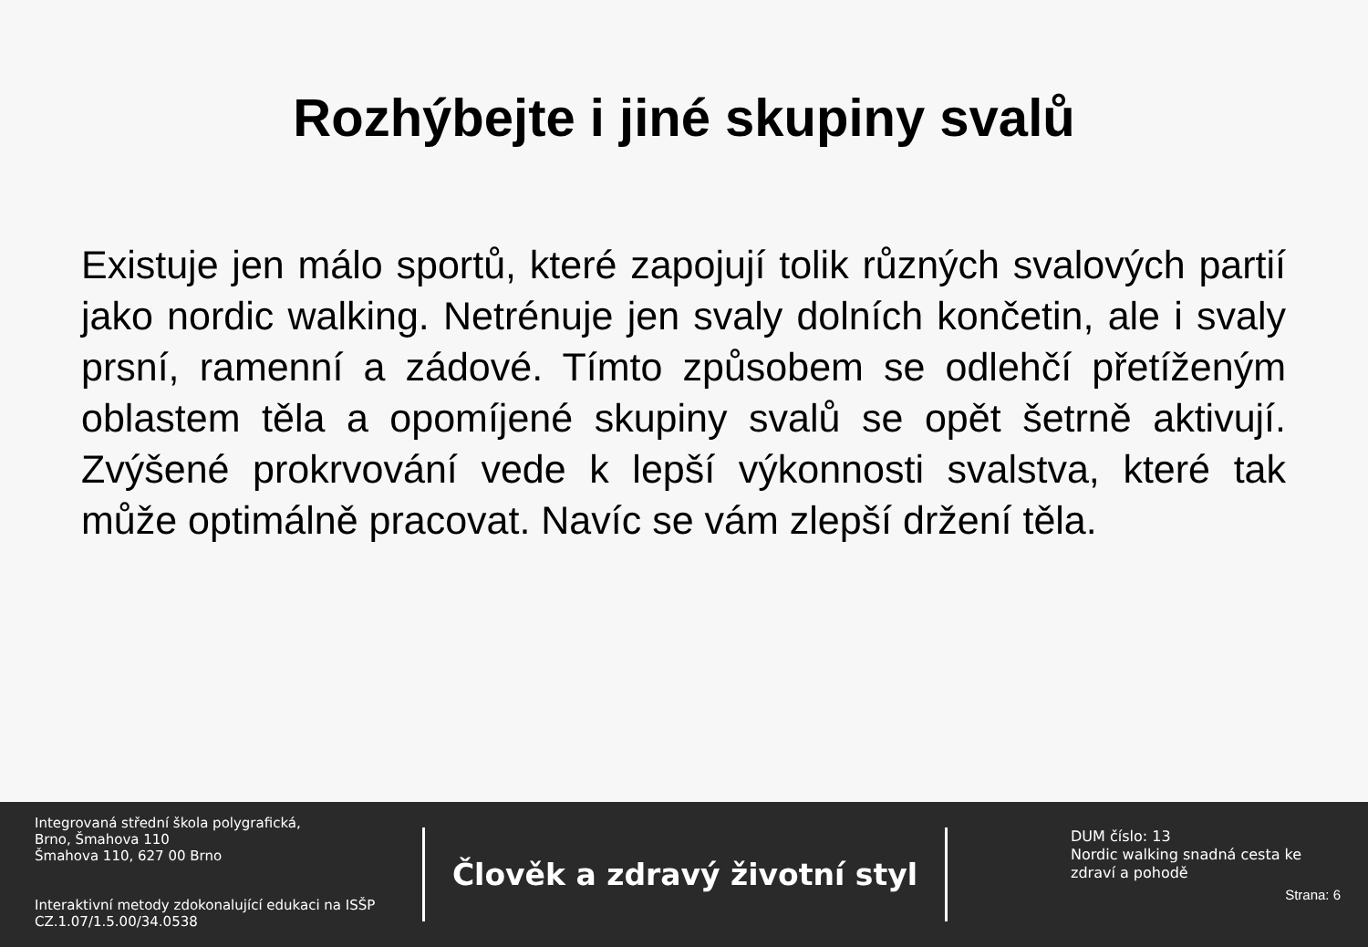Rozhýbejte i jiné skupiny svalů
Existuje jen málo sportů, které zapojují tolik různých svalových partií jako nordic walking. Netrénuje jen svaly dolních končetin, ale i svaly prsní, ramenní a zádové. Tímto způsobem se odlehčí přetíženým oblastem těla a opomíjené skupiny svalů se opět šetrně aktivují. Zvýšené prokrvování vede k lepší výkonnosti svalstva, které tak může optimálně pracovat. Navíc se vám zlepší držení těla.
Integrovaná střední škola polygrafická,
Brno, Šmahova 110
Šmahova 110, 627 00 Brno
Interaktivní metody zdokonalující edukaci na ISŠP
CZ.1.07/1.5.00/34.0538
Člověk a zdravý životní styl
DUM číslo: 13
Nordic walking snadná cesta ke zdraví a pohodě
Strana: 6